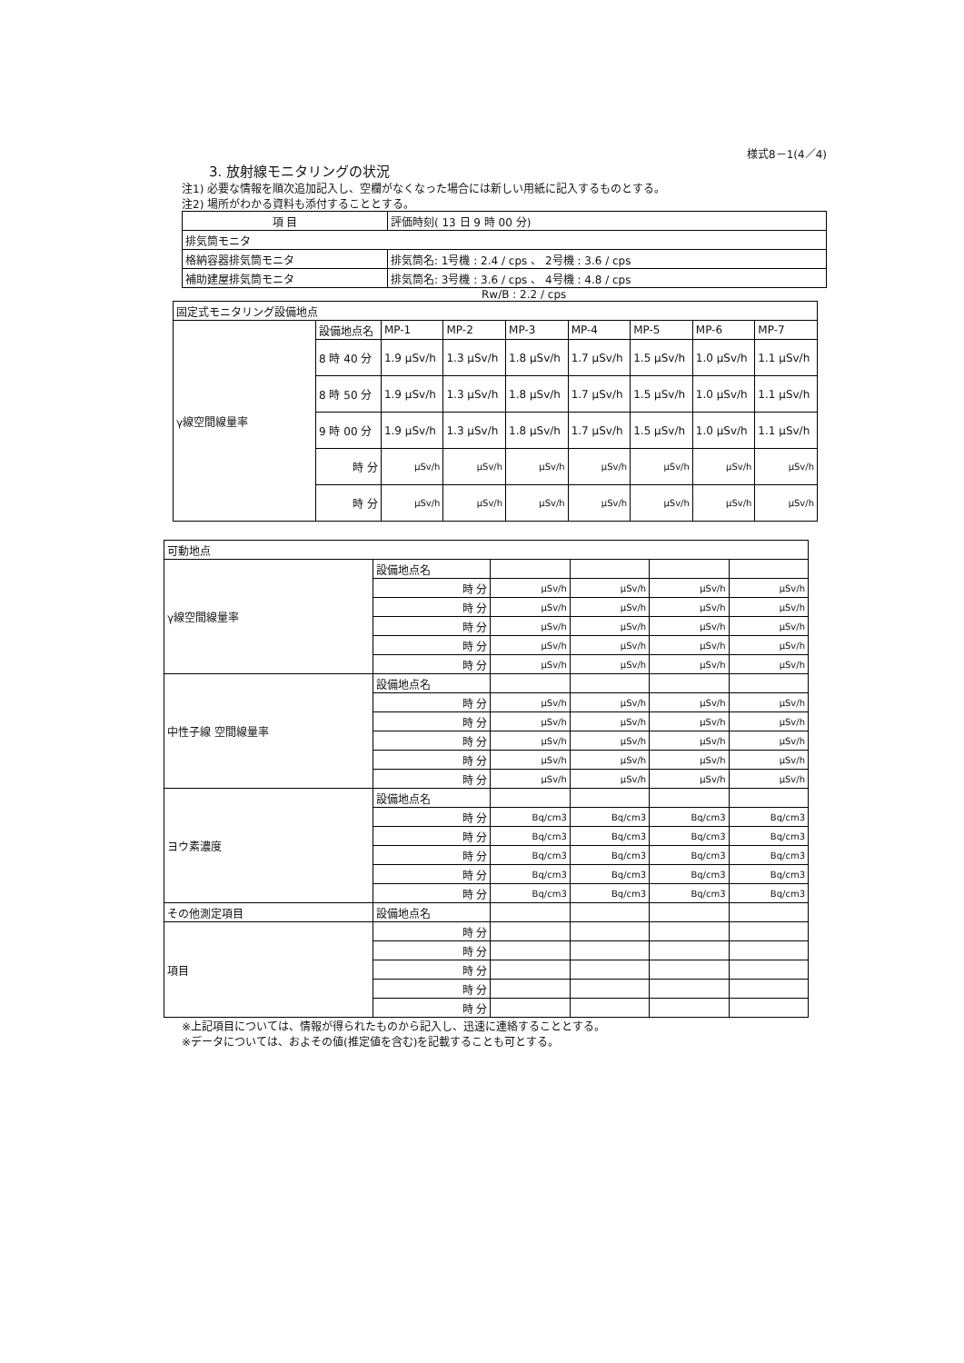様式8－1(4／4)
3. 放射線モニタリングの状況
注1) 必要な情報を順次追加記入し、空欄がなくなった場合には新しい用紙に記入するものとする。
注2) 場所がわかる資料も添付することとする。
| 項 目 | 評価時刻( 13 日 9 時 00 分) |
| 排気筒モニタ | |
| 格納容器排気筒モニタ | 排気筒名: 1号機 : 2.4 / cps 、 2号機 : 3.6 / cps |
| 補助建屋排気筒モニタ | 排気筒名: 3号機 : 3.6 / cps 、 4号機 : 4.8 / cps |
Rw/B : 2.2 / cps
| 固定式モニタリング設備地点 | | | | | | | | |
| γ線空間線量率 | 設備地点名 | MP-1 | MP-2 | MP-3 | MP-4 | MP-5 | MP-6 | MP-7 |
| | 8 時 40 分 | 1.9 μSv/h | 1.3 μSv/h | 1.8 μSv/h | 1.7 μSv/h | 1.5 μSv/h | 1.0 μSv/h | 1.1 μSv/h |
| | 8 時 50 分 | 1.9 μSv/h | 1.3 μSv/h | 1.8 μSv/h | 1.7 μSv/h | 1.5 μSv/h | 1.0 μSv/h | 1.1 μSv/h |
| | 9 時 00 分 | 1.9 μSv/h | 1.3 μSv/h | 1.8 μSv/h | 1.7 μSv/h | 1.5 μSv/h | 1.0 μSv/h | 1.1 μSv/h |
| | 時 分 | μSv/h | μSv/h | μSv/h | μSv/h | μSv/h | μSv/h | μSv/h |
| | 時 分 | μSv/h | μSv/h | μSv/h | μSv/h | μSv/h | μSv/h | μSv/h |
| 可動地点 | | | | | |
| γ線空間線量率 | 設備地点名 | | | | |
| | 時 分 | μSv/h | μSv/h | μSv/h | μSv/h |
| | 時 分 | μSv/h | μSv/h | μSv/h | μSv/h |
| | 時 分 | μSv/h | μSv/h | μSv/h | μSv/h |
| | 時 分 | μSv/h | μSv/h | μSv/h | μSv/h |
| | 時 分 | μSv/h | μSv/h | μSv/h | μSv/h |
| 中性子線 空間線量率 | 設備地点名 | | | | |
| | 時 分 | μSv/h | μSv/h | μSv/h | μSv/h |
| | 時 分 | μSv/h | μSv/h | μSv/h | μSv/h |
| | 時 分 | μSv/h | μSv/h | μSv/h | μSv/h |
| | 時 分 | μSv/h | μSv/h | μSv/h | μSv/h |
| | 時 分 | μSv/h | μSv/h | μSv/h | μSv/h |
| ヨウ素濃度 | 設備地点名 | | | | |
| | 時 分 | Bq/cm3 | Bq/cm3 | Bq/cm3 | Bq/cm3 |
| | 時 分 | Bq/cm3 | Bq/cm3 | Bq/cm3 | Bq/cm3 |
| | 時 分 | Bq/cm3 | Bq/cm3 | Bq/cm3 | Bq/cm3 |
| | 時 分 | Bq/cm3 | Bq/cm3 | Bq/cm3 | Bq/cm3 |
| | 時 分 | Bq/cm3 | Bq/cm3 | Bq/cm3 | Bq/cm3 |
| その他測定項目 | 設備地点名 | | | | |
| 項目 | 時 分 | | | | |
| | 時 分 | | | | |
| | 時 分 | | | | |
| | 時 分 | | | | |
| | 時 分 | | | | |
※上記項目については、情報が得られたものから記入し、迅速に連絡することとする。
※データについては、およその値(推定値を含む)を記載することも可とする。